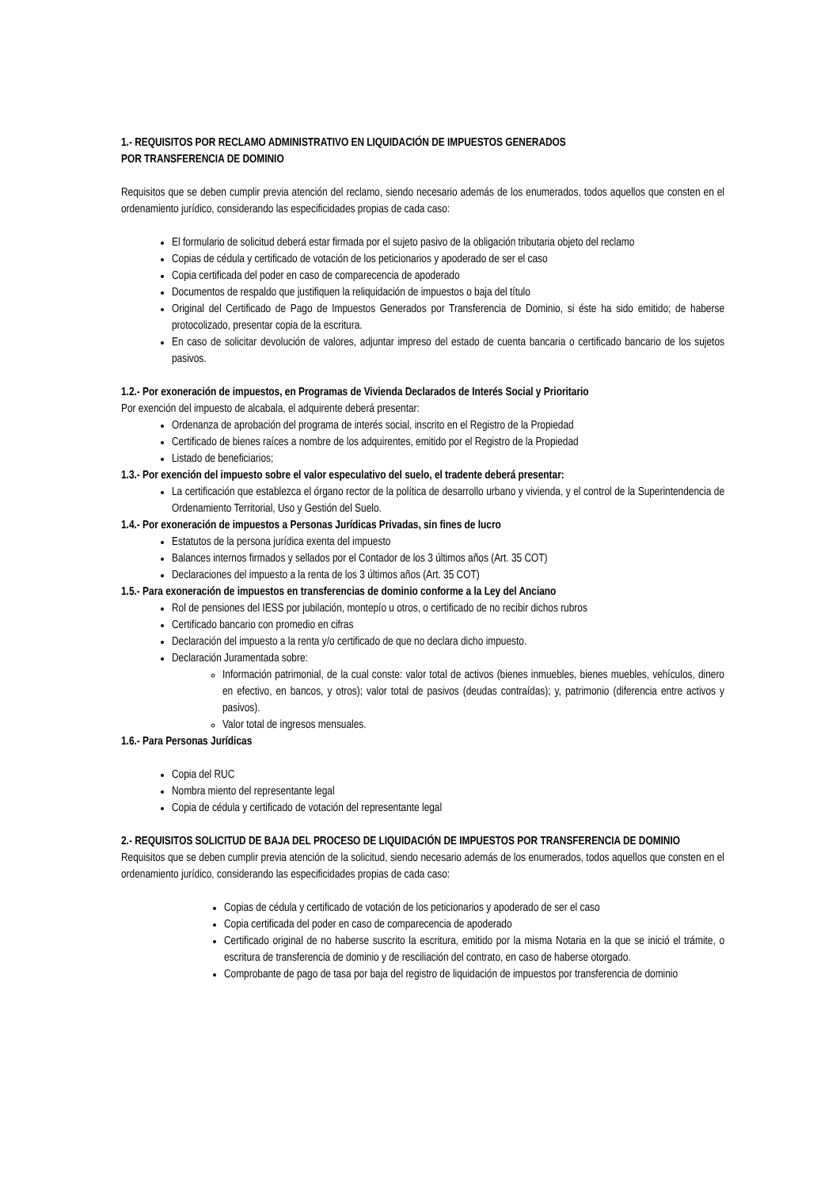1.- REQUISITOS POR RECLAMO ADMINISTRATIVO EN LIQUIDACIÓN DE IMPUESTOS GENERADOS
POR TRANSFERENCIA DE DOMINIO
Requisitos que se deben cumplir previa atención del reclamo, siendo necesario además de los enumerados, todos aquellos que consten en el ordenamiento jurídico, considerando las especificidades propias de cada caso:
El formulario de solicitud deberá estar firmada por el sujeto pasivo de la obligación tributaria objeto del reclamo
Copias de cédula y certificado de votación de los peticionarios y apoderado de ser el caso
Copia certificada del poder en caso de comparecencia de apoderado
Documentos de respaldo que justifiquen la reliquidación de impuestos o baja del título
Original del Certificado de Pago de Impuestos Generados por Transferencia de Dominio, si éste ha sido emitido; de haberse protocolizado, presentar copia de la escritura.
En caso de solicitar devolución de valores, adjuntar impreso del estado de cuenta bancaria o certificado bancario de los sujetos pasivos.
1.2.- Por exoneración de impuestos, en Programas de Vivienda Declarados de Interés Social y Prioritario
Por exención del impuesto de alcabala, el adquirente deberá presentar:
Ordenanza de aprobación del programa de interés social, inscrito en el Registro de la Propiedad
Certificado de bienes raíces a nombre de los adquirentes, emitido por el Registro de la Propiedad
Listado de beneficiarios;
1.3.- Por exención del impuesto sobre el valor especulativo del suelo, el tradente deberá presentar:
La certificación que establezca el órgano rector de la política de desarrollo urbano y vivienda, y el control de la Superintendencia de Ordenamiento Territorial, Uso y Gestión del Suelo.
1.4.- Por exoneración de impuestos a Personas Jurídicas Privadas, sin fines de lucro
Estatutos de la persona jurídica exenta del impuesto
Balances internos firmados y sellados por el Contador de los 3 últimos años (Art. 35 COT)
Declaraciones del impuesto a la renta de los 3 últimos años (Art. 35 COT)
1.5.- Para exoneración de impuestos en transferencias de dominio conforme a la Ley del Anciano
Rol de pensiones del IESS por jubilación, montepío u otros, o certificado de no recibir dichos rubros
Certificado bancario con promedio en cifras
Declaración del impuesto a la renta y/o certificado de que no declara dicho impuesto.
Declaración Juramentada sobre:
Información patrimonial, de la cual conste: valor total de activos (bienes inmuebles, bienes muebles, vehículos, dinero en efectivo, en bancos, y otros); valor total de pasivos (deudas contraídas); y, patrimonio (diferencia entre activos y pasivos).
Valor total de ingresos mensuales.
1.6.- Para Personas Jurídicas
Copia del RUC
Nombra miento del representante legal
Copia de cédula y certificado de votación del representante legal
2.- REQUISITOS SOLICITUD DE BAJA DEL PROCESO DE LIQUIDACIÓN DE IMPUESTOS POR TRANSFERENCIA DE DOMINIO
Requisitos que se deben cumplir previa atención de la solicitud, siendo necesario además de los enumerados, todos aquellos que consten en el ordenamiento jurídico, considerando las especificidades propias de cada caso:
Copias de cédula y certificado de votación de los peticionarios y apoderado de ser el caso
Copia certificada del poder en caso de comparecencia de apoderado
Certificado original de no haberse suscrito la escritura, emitido por la misma Notaria en la que se inició el trámite, o escritura de transferencia de dominio y de resciliación del contrato, en caso de haberse otorgado.
Comprobante de pago de tasa por baja del registro de liquidación de impuestos por transferencia de dominio